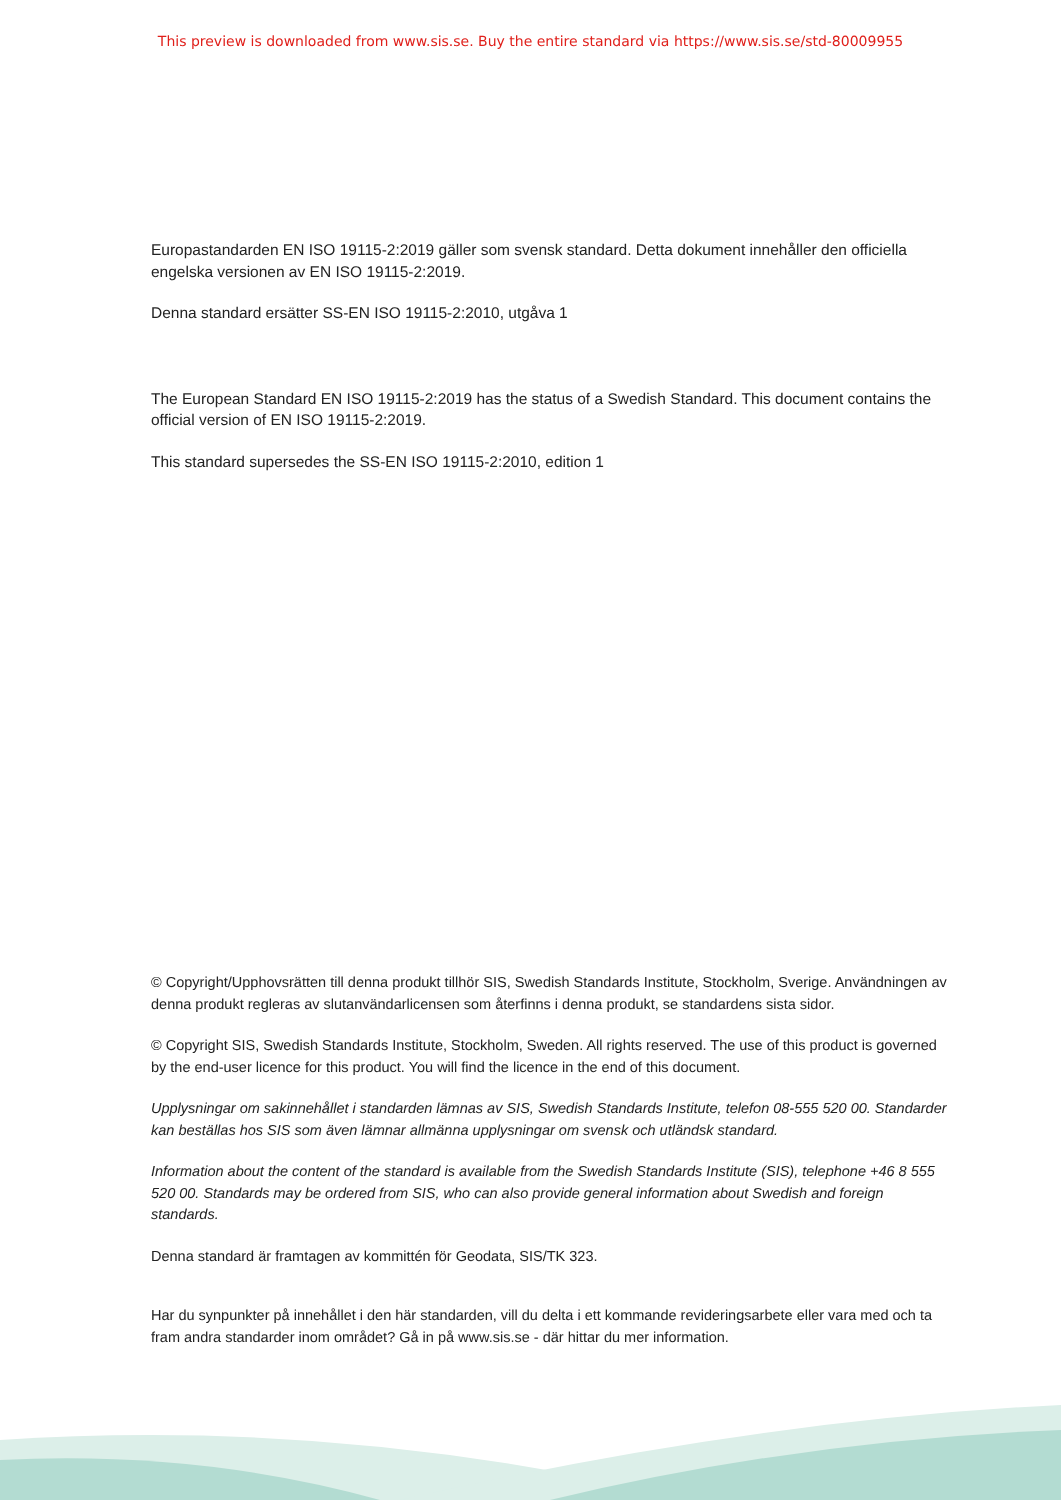This preview is downloaded from www.sis.se. Buy the entire standard via https://www.sis.se/std-80009955
Europastandarden EN ISO 19115-2:2019 gäller som svensk standard. Detta dokument innehåller den officiella engelska versionen av EN ISO 19115-2:2019.
Denna standard ersätter SS-EN ISO 19115-2:2010, utgåva 1
The European Standard EN ISO 19115-2:2019 has the status of a Swedish Standard. This document contains the official version of EN ISO 19115-2:2019.
This standard supersedes the SS-EN ISO 19115-2:2010, edition 1
© Copyright/Upphovsrätten till denna produkt tillhör SIS, Swedish Standards Institute, Stockholm, Sverige. Användningen av denna produkt regleras av slutanvändarlicensen som återfinns i denna produkt, se standardens sista sidor.
© Copyright SIS, Swedish Standards Institute, Stockholm, Sweden. All rights reserved. The use of this product is governed by the end-user licence for this product. You will find the licence in the end of this document.
Upplysningar om sakinnehållet i standarden lämnas av SIS, Swedish Standards Institute, telefon 08-555 520 00. Standarder kan beställas hos SIS som även lämnar allmänna upplysningar om svensk och utländsk standard.
Information about the content of the standard is available from the Swedish Standards Institute (SIS), telephone +46 8 555 520 00. Standards may be ordered from SIS, who can also provide general information about Swedish and foreign standards.
Denna standard är framtagen av kommittén för Geodata, SIS/TK 323.
Har du synpunkter på innehållet i den här standarden, vill du delta i ett kommande revideringsarbete eller vara med och ta fram andra standarder inom området? Gå in på www.sis.se - där hittar du mer information.